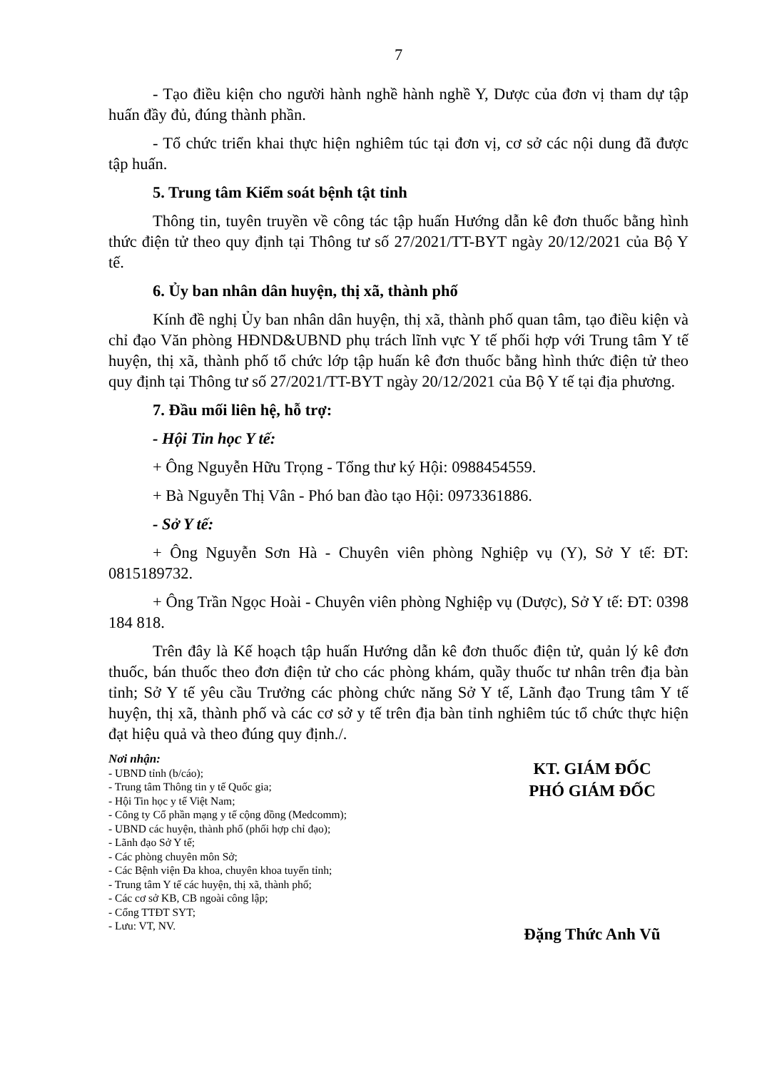7
- Tạo điều kiện cho người hành nghề hành nghề Y, Dược của đơn vị tham dự tập huấn đầy đủ, đúng thành phần.
- Tổ chức triển khai thực hiện nghiêm túc tại đơn vị, cơ sở các nội dung đã được tập huấn.
5. Trung tâm Kiểm soát bệnh tật tỉnh
Thông tin, tuyên truyền về công tác tập huấn Hướng dẫn kê đơn thuốc bằng hình thức điện tử theo quy định tại Thông tư số 27/2021/TT-BYT ngày 20/12/2021 của Bộ Y tế.
6. Ủy ban nhân dân huyện, thị xã, thành phố
Kính đề nghị Ủy ban nhân dân huyện, thị xã, thành phố quan tâm, tạo điều kiện và chỉ đạo Văn phòng HĐND&UBND phụ trách lĩnh vực Y tế phối hợp với Trung tâm Y tế huyện, thị xã, thành phố tổ chức lớp tập huấn kê đơn thuốc bằng hình thức điện tử theo quy định tại Thông tư số 27/2021/TT-BYT ngày 20/12/2021 của Bộ Y tế tại địa phương.
7. Đầu mối liên hệ, hỗ trợ:
- Hội Tin học Y tế:
+ Ông Nguyễn Hữu Trọng - Tổng thư ký Hội: 0988454559.
+ Bà Nguyễn Thị Vân - Phó ban đào tạo Hội: 0973361886.
- Sở Y tế:
+ Ông Nguyễn Sơn Hà - Chuyên viên phòng Nghiệp vụ (Y), Sở Y tế: ĐT: 0815189732.
+ Ông Trần Ngọc Hoài - Chuyên viên phòng Nghiệp vụ (Dược), Sở Y tế: ĐT: 0398 184 818.
Trên đây là Kế hoạch tập huấn Hướng dẫn kê đơn thuốc điện tử, quản lý kê đơn thuốc, bán thuốc theo đơn điện tử cho các phòng khám, quầy thuốc tư nhân trên địa bàn tỉnh; Sở Y tế yêu cầu Trưởng các phòng chức năng Sở Y tế, Lãnh đạo Trung tâm Y tế huyện, thị xã, thành phố và các cơ sở y tế trên địa bàn tỉnh nghiêm túc tổ chức thực hiện đạt hiệu quả và theo đúng quy định./.
Nơi nhận:
- UBND tỉnh (b/cáo);
- Trung tâm Thông tin y tế Quốc gia;
- Hội Tin học y tế Việt Nam;
- Công ty Cổ phần mạng y tế cộng đồng (Medcomm);
- UBND các huyện, thành phố (phối hợp chỉ đạo);
- Lãnh đạo Sở Y tế;
- Các phòng chuyên môn Sở;
- Các Bệnh viện Đa khoa, chuyên khoa tuyến tỉnh;
- Trung tâm Y tế các huyện, thị xã, thành phố;
- Các cơ sở KB, CB ngoài công lập;
- Cổng TTĐT SYT;
- Lưu: VT, NV.
KT. GIÁM ĐỐC
PHÓ GIÁM ĐỐC
Đặng Thức Anh Vũ